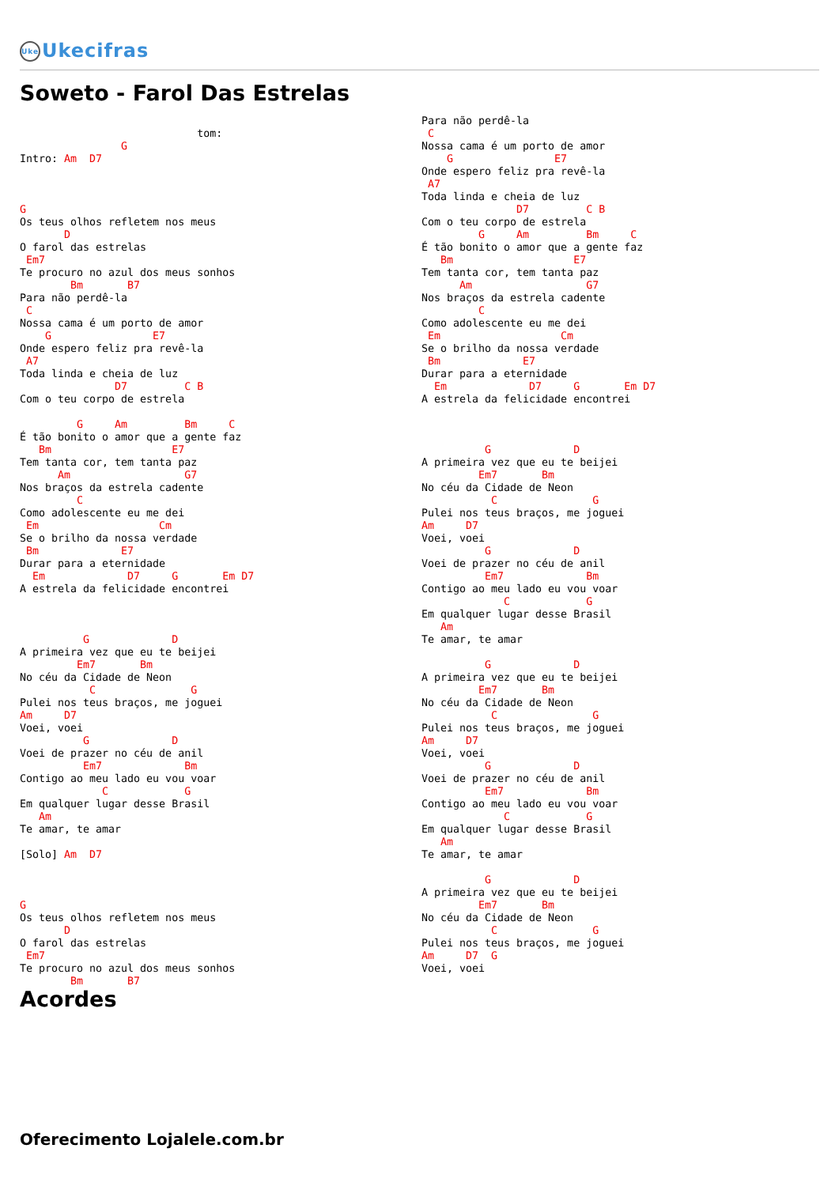Uke Ukecifras
Soweto - Farol Das Estrelas
                            tom:
                G
Intro: Am  D7



G
Os teus olhos refletem nos meus
       D
O farol das estrelas
 Em7
Te procuro no azul dos meus sonhos
        Bm       B7
Para não perdê-la
 C
Nossa cama é um porto de amor
    G                E7
Onde espero feliz pra revê-la
 A7
Toda linda e cheia de luz
               D7         C B
Com o teu corpo de estrela

         G     Am         Bm     C
É tão bonito o amor que a gente faz
   Bm                   E7
Tem tanta cor, tem tanta paz
      Am                  G7
Nos braços da estrela cadente
         C
Como adolescente eu me dei
 Em                   Cm
Se o brilho da nossa verdade
 Bm             E7
Durar para a eternidade
  Em             D7     G       Em D7
A estrela da felicidade encontrei



          G             D
A primeira vez que eu te beijei
         Em7       Bm
No céu da Cidade de Neon
           C               G
Pulei nos teus braços, me joguei
Am     D7
Voei, voei
          G             D
Voei de prazer no céu de anil
          Em7             Bm
Contigo ao meu lado eu vou voar
             C            G
Em qualquer lugar desse Brasil
   Am
Te amar, te amar

[Solo] Am  D7



G
Os teus olhos refletem nos meus
       D
O farol das estrelas
 Em7
Te procuro no azul dos meus sonhos
        Bm       B7
Para não perdê-la
 C
Nossa cama é um porto de amor
    G                E7
Onde espero feliz pra revê-la
 A7
Toda linda e cheia de luz
               D7         C B
Com o teu corpo de estrela
         G     Am         Bm     C
É tão bonito o amor que a gente faz
   Bm                   E7
Tem tanta cor, tem tanta paz
      Am                  G7
Nos braços da estrela cadente
         C
Como adolescente eu me dei
 Em                   Cm
Se o brilho da nossa verdade
 Bm             E7
Durar para a eternidade
  Em             D7     G       Em D7
A estrela da felicidade encontrei



          G             D
A primeira vez que eu te beijei
         Em7       Bm
No céu da Cidade de Neon
           C               G
Pulei nos teus braços, me joguei
Am     D7
Voei, voei
          G             D
Voei de prazer no céu de anil
          Em7             Bm
Contigo ao meu lado eu vou voar
             C            G
Em qualquer lugar desse Brasil
   Am
Te amar, te amar

          G             D
A primeira vez que eu te beijei
         Em7       Bm
No céu da Cidade de Neon
           C               G
Pulei nos teus braços, me joguei
Am     D7
Voei, voei
          G             D
Voei de prazer no céu de anil
          Em7             Bm
Contigo ao meu lado eu vou voar
             C            G
Em qualquer lugar desse Brasil
   Am
Te amar, te amar

          G             D
A primeira vez que eu te beijei
         Em7       Bm
No céu da Cidade de Neon
           C               G
Pulei nos teus braços, me joguei
Am     D7  G
Voei, voei
Acordes
Oferecimento Lojalele.com.br